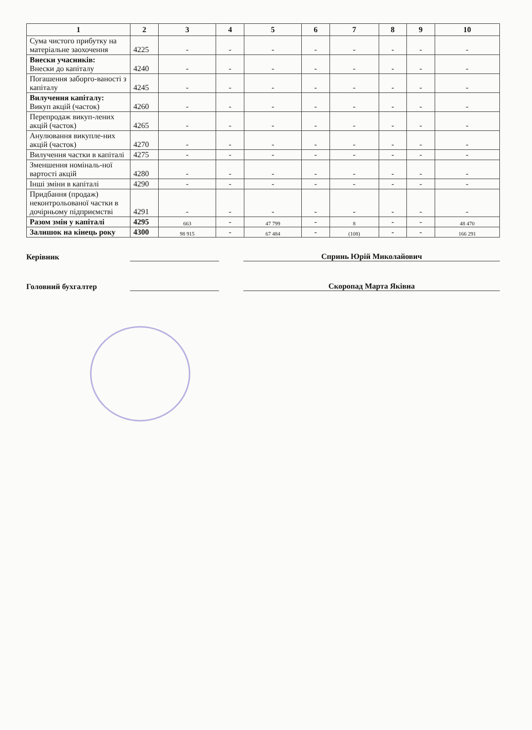| 1 | 2 | 3 | 4 | 5 | 6 | 7 | 8 | 9 | 10 |
| --- | --- | --- | --- | --- | --- | --- | --- | --- | --- |
| Сума чистого прибутку на матеріальне заохочення | 4225 | - | - | - | - | - | - | - | - |
| Внески учасників: Внески до капіталу | 4240 | - | - | - | - | - | - | - | - |
| Погашення заборго-ваності з капіталу | 4245 | - | - | - | - | - | - | - | - |
| Вилучення капіталу: Викуп акцій (часток) | 4260 | - | - | - | - | - | - | - | - |
| Перепродаж викуп-лених акцій (часток) | 4265 | - | - | - | - | - | - | - | - |
| Анулювання викупле-них акцій (часток) | 4270 | - | - | - | - | - | - | - | - |
| Вилучення частки в капіталі | 4275 | - | - | - | - | - | - | - | - |
| Зменшення номіналь-ної вартості акцій | 4280 | - | - | - | - | - | - | - | - |
| Інші зміни в капіталі | 4290 | - | - | - | - | - | - | - | - |
| Придбання (продаж) неконтрольованої частки в дочірньому підприємстві | 4291 | - | - | - | - | - | - | - | - |
| Разом змін у капіталі | 4295 | 663 | - | 47 799 | - | 8 | - | - | 48 470 |
| Залишок на кінець року | 4300 | 98 915 | - | 67 484 | - | (108) | - | - | 166 291 |
Керівник
Спринь Юрій Миколайович
Головний бухгалтер
Скоропад Марта Яківна